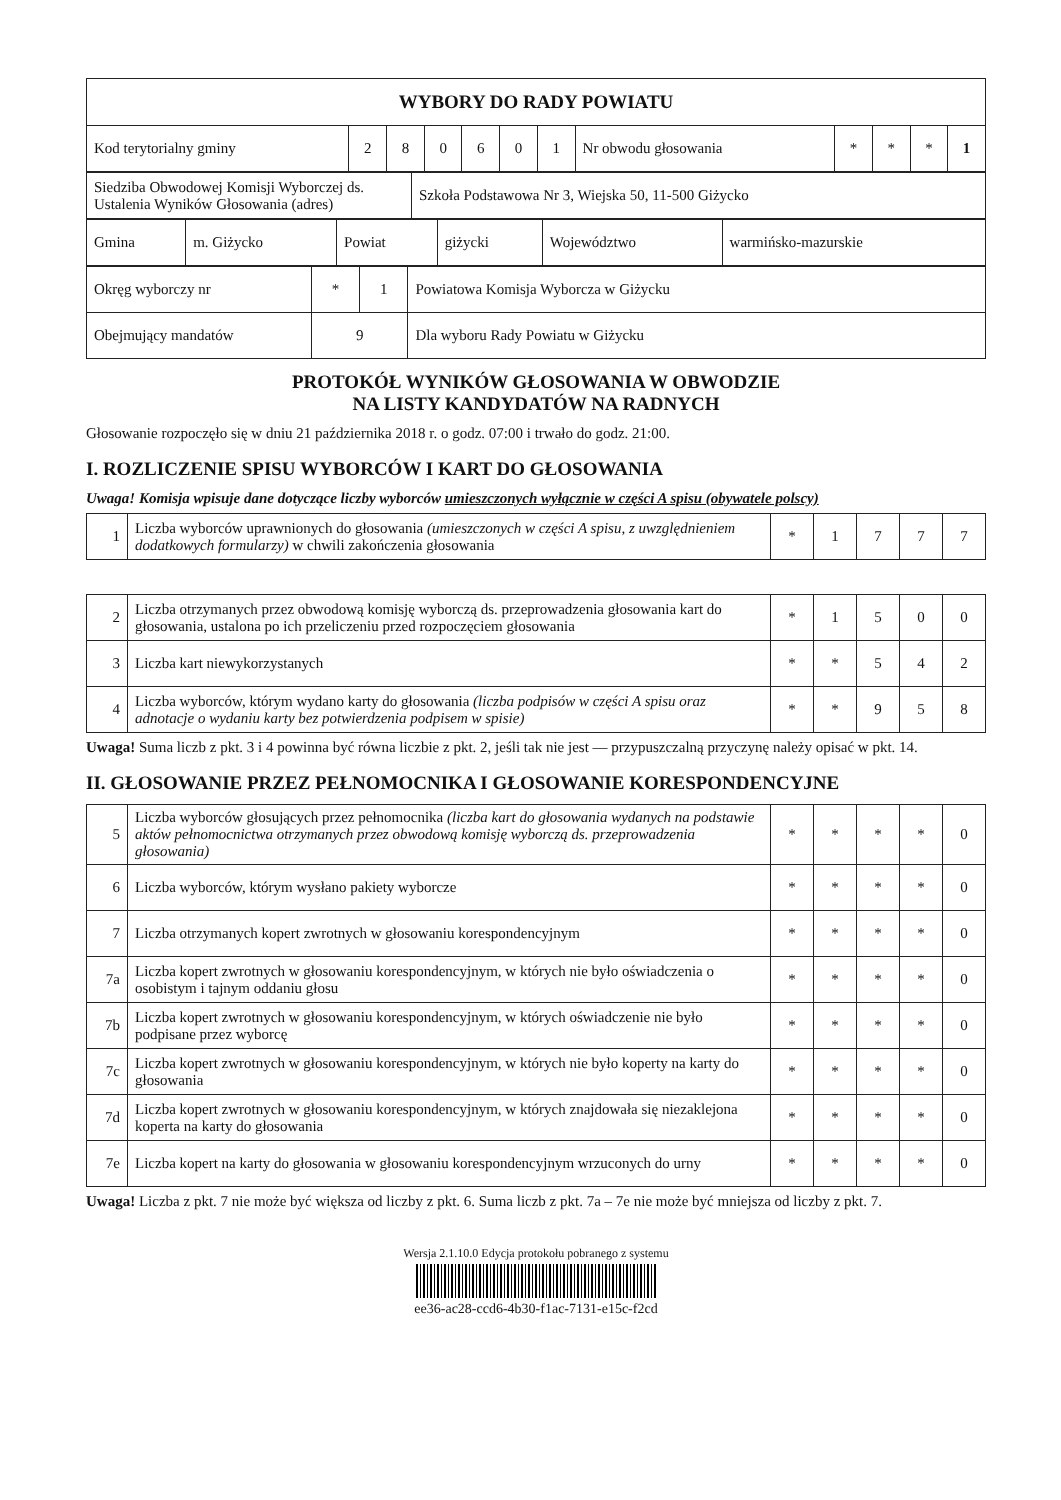| WYBORY DO RADY POWIATU | | | | | | | | | | | |
| Kod terytorialny gminy | 2 | 8 | 0 | 6 | 0 | 1 | Nr obwodu głosowania | * | * | * | 1 |
| Siedziba Obwodowej Komisji Wyborczej ds. Ustalenia Wyników Głosowania (adres) | Szkoła Podstawowa Nr 3, Wiejska 50, 11-500 Giżycko |
| Gmina | m. Giżycko | Powiat | giżycki | Województwo | warmińsko-mazurskie |
| Okręg wyborczy nr | * | 1 | Powiatowa Komisja Wyborcza w Giżycku |
| Obejmujący mandatów | 9 | | Dla wyboru Rady Powiatu w Giżycku |
PROTOKÓŁ WYNIKÓW GŁOSOWANIA W OBWODZIE
NA LISTY KANDYDATÓW NA RADNYCH
Głosowanie rozpoczęło się w dniu 21 października 2018 r. o godz. 07:00 i trwało do godz. 21:00.
I. ROZLICZENIE SPISU WYBORCÓW I KART DO GŁOSOWANIA
Uwaga! Komisja wpisuje dane dotyczące liczby wyborców umieszczonych wyłącznie w części A spisu (obywatele polscy)
| 1 | Liczba wyborców uprawnionych do głosowania (umieszczonych w części A spisu, z uwzględnieniem dodatkowych formularzy) w chwili zakończenia głosowania | * | 1 | 7 | 7 | 7 |
| 2 | Liczba otrzymanych przez obwodową komisję wyborczą ds. przeprowadzenia głosowania kart do głosowania, ustalona po ich przeliczeniu przed rozpoczęciem głosowania | * | 1 | 5 | 0 | 0 |
| 3 | Liczba kart niewykorzystanych | * | * | 5 | 4 | 2 |
| 4 | Liczba wyborców, którym wydano karty do głosowania (liczba podpisów w części A spisu oraz adnotacje o wydaniu karty bez potwierdzenia podpisem w spisie) | * | * | 9 | 5 | 8 |
Uwaga! Suma liczb z pkt. 3 i 4 powinna być równa liczbie z pkt. 2, jeśli tak nie jest — przypuszczalną przyczynę należy opisać w pkt. 14.
II. GŁOSOWANIE PRZEZ PEŁNOMOCNIKA I GŁOSOWANIE KORESPONDENCYJNE
| 5 | Liczba wyborców głosujących przez pełnomocnika (liczba kart do głosowania wydanych na podstawie aktów pełnomocnictwa otrzymanych przez obwodową komisję wyborczą ds. przeprowadzenia głosowania) | * | * | * | * | 0 |
| 6 | Liczba wyborców, którym wysłano pakiety wyborcze | * | * | * | * | 0 |
| 7 | Liczba otrzymanych kopert zwrotnych w głosowaniu korespondencyjnym | * | * | * | * | 0 |
| 7a | Liczba kopert zwrotnych w głosowaniu korespondencyjnym, w których nie było oświadczenia o osobistym i tajnym oddaniu głosu | * | * | * | * | 0 |
| 7b | Liczba kopert zwrotnych w głosowaniu korespondencyjnym, w których oświadczenie nie było podpisane przez wyborcę | * | * | * | * | 0 |
| 7c | Liczba kopert zwrotnych w głosowaniu korespondencyjnym, w których nie było koperty na karty do głosowania | * | * | * | * | 0 |
| 7d | Liczba kopert zwrotnych w głosowaniu korespondencyjnym, w których znajdowała się niezaklejona koperta na karty do głosowania | * | * | * | * | 0 |
| 7e | Liczba kopert na karty do głosowania w głosowaniu korespondencyjnym wrzuconych do urny | * | * | * | * | 0 |
Uwaga! Liczba z pkt. 7 nie może być większa od liczby z pkt. 6. Suma liczb z pkt. 7a – 7e nie może być mniejsza od liczby z pkt. 7.
Wersja 2.1.10.0 Edycja protokołu pobranego z systemu
ee36-ac28-ccd6-4b30-f1ac-7131-e15c-f2cd